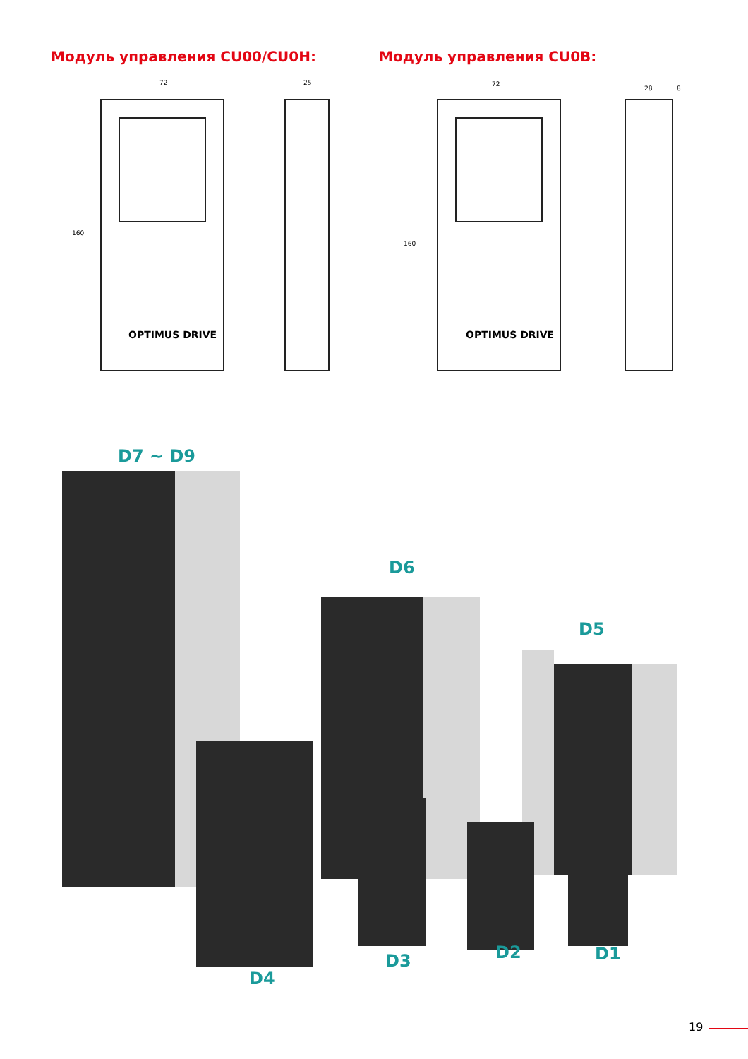Модуль управления CU00/CU0H: Модуль управления CU0B:
72
160
OPTIMUS DRIVE
25 72
160
OPTIMUS DRIVE
28 8
D7 ~ D9
D6
D5
D4
D3 D2 D1
19